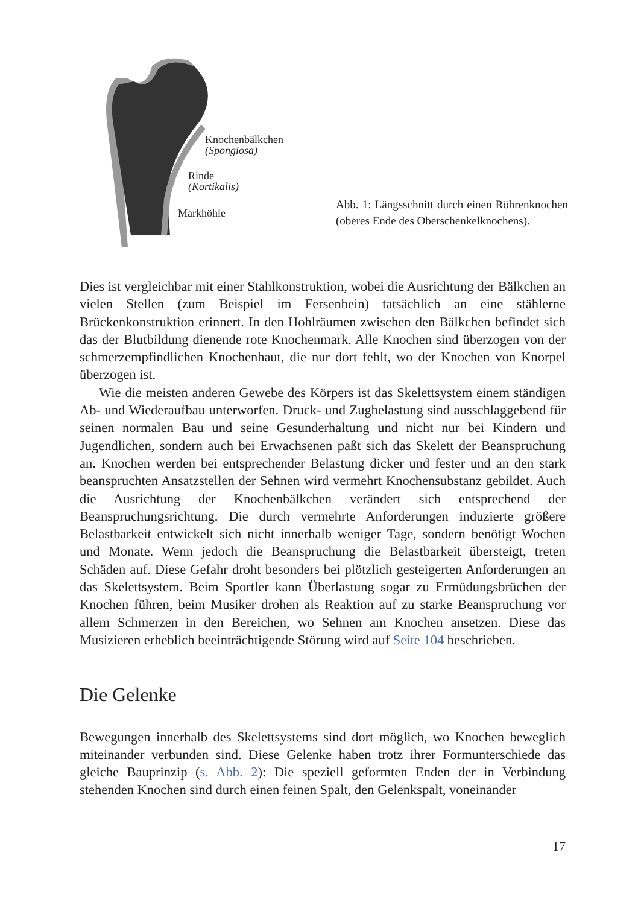Knochenbälkchen
(Spongiosa)
Rinde
(Kortikalis)
Markhöhle
Abb. 1: Längsschnitt durch einen Röhrenknochen (oberes Ende des Oberschenkelknochens).
Dies ist vergleichbar mit einer Stahlkonstruktion, wobei die Ausrichtung der Bälkchen an vielen Stellen (zum Beispiel im Fersenbein) tatsächlich an eine stählerne Brückenkonstruktion erinnert. In den Hohlräumen zwischen den Bälkchen befindet sich das der Blutbildung dienende rote Knochenmark. Alle Knochen sind überzogen von der schmerzempfindlichen Knochenhaut, die nur dort fehlt, wo der Knochen von Knorpel überzogen ist.
Wie die meisten anderen Gewebe des Körpers ist das Skelettsystem einem ständigen Ab- und Wiederaufbau unterworfen. Druck- und Zugbelastung sind ausschlaggebend für seinen normalen Bau und seine Gesunderhaltung und nicht nur bei Kindern und Jugendlichen, sondern auch bei Erwachsenen paßt sich das Skelett der Beanspruchung an. Knochen werden bei entsprechender Belastung dicker und fester und an den stark beanspruchten Ansatzstellen der Sehnen wird vermehrt Knochensubstanz gebildet. Auch die Ausrichtung der Knochenbälkchen verändert sich entsprechend der Beanspruchungsrichtung. Die durch vermehrte Anforderungen induzierte größere Belastbarkeit entwickelt sich nicht innerhalb weniger Tage, sondern benötigt Wochen und Monate. Wenn jedoch die Beanspruchung die Belastbarkeit übersteigt, treten Schäden auf. Diese Gefahr droht besonders bei plötzlich gesteigerten Anforderungen an das Skelettsystem. Beim Sportler kann Überlastung sogar zu Ermüdungsbrüchen der Knochen führen, beim Musiker drohen als Reaktion auf zu starke Beanspruchung vor allem Schmerzen in den Bereichen, wo Sehnen am Knochen ansetzen. Diese das Musizieren erheblich beeinträchtigende Störung wird auf Seite 104 beschrieben.
Die Gelenke
Bewegungen innerhalb des Skelettsystems sind dort möglich, wo Knochen beweglich miteinander verbunden sind. Diese Gelenke haben trotz ihrer Formunterschiede das gleiche Bauprinzip (s. Abb. 2): Die speziell geformten Enden der in Verbindung stehenden Knochen sind durch einen feinen Spalt, den Gelenkspalt, voneinander
17